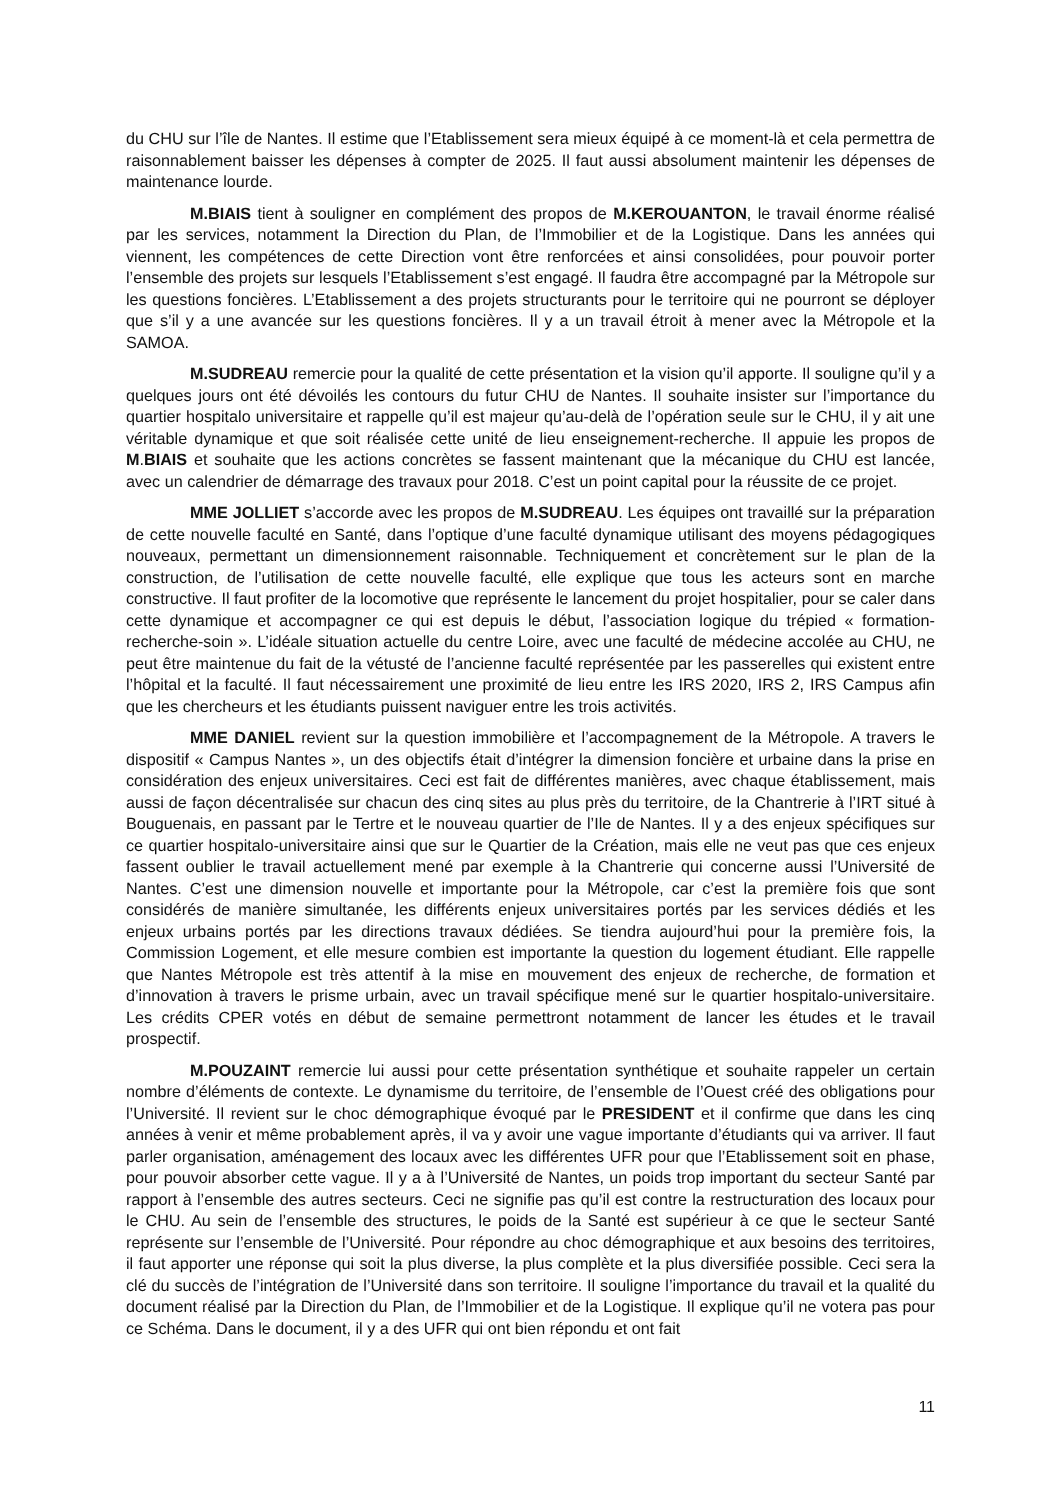du CHU sur l’île de Nantes. Il estime que l’Etablissement sera mieux équipé à ce moment-là et cela permettra de raisonnablement baisser les dépenses à compter de 2025. Il faut aussi absolument maintenir les dépenses de maintenance lourde.
M.BIAIS tient à souligner en complément des propos de M.KEROUANTON, le travail énorme réalisé par les services, notamment la Direction du Plan, de l’Immobilier et de la Logistique. Dans les années qui viennent, les compétences de cette Direction vont être renforcées et ainsi consolidées, pour pouvoir porter l’ensemble des projets sur lesquels l’Etablissement s’est engagé. Il faudra être accompagné par la Métropole sur les questions foncières. L’Etablissement a des projets structurants pour le territoire qui ne pourront se déployer que s’il y a une avancée sur les questions foncières. Il y a un travail étroit à mener avec la Métropole et la SAMOA.
M.SUDREAU remercie pour la qualité de cette présentation et la vision qu’il apporte. Il souligne qu’il y a quelques jours ont été dévoilés les contours du futur CHU de Nantes. Il souhaite insister sur l’importance du quartier hospitalo universitaire et rappelle qu’il est majeur qu’au-delà de l’opération seule sur le CHU, il y ait une véritable dynamique et que soit réalisée cette unité de lieu enseignement-recherche. Il appuie les propos de M.BIAIS et souhaite que les actions concrètes se fassent maintenant que la mécanique du CHU est lancée, avec un calendrier de démarrage des travaux pour 2018. C’est un point capital pour la réussite de ce projet.
MME JOLLIET s’accorde avec les propos de M.SUDREAU. Les équipes ont travaillé sur la préparation de cette nouvelle faculté en Santé, dans l’optique d’une faculté dynamique utilisant des moyens pédagogiques nouveaux, permettant un dimensionnement raisonnable. Techniquement et concrètement sur le plan de la construction, de l’utilisation de cette nouvelle faculté, elle explique que tous les acteurs sont en marche constructive. Il faut profiter de la locomotive que représente le lancement du projet hospitalier, pour se caler dans cette dynamique et accompagner ce qui est depuis le début, l’association logique du trépied « formation-recherche-soin ». L’idéale situation actuelle du centre Loire, avec une faculté de médecine accolée au CHU, ne peut être maintenue du fait de la vétusté de l’ancienne faculté représentée par les passerelles qui existent entre l’hôpital et la faculté. Il faut nécessairement une proximité de lieu entre les IRS 2020, IRS 2, IRS Campus afin que les chercheurs et les étudiants puissent naviguer entre les trois activités.
MME DANIEL revient sur la question immobilière et l’accompagnement de la Métropole. A travers le dispositif « Campus Nantes », un des objectifs était d’intégrer la dimension foncière et urbaine dans la prise en considération des enjeux universitaires. Ceci est fait de différentes manières, avec chaque établissement, mais aussi de façon décentralisée sur chacun des cinq sites au plus près du territoire, de la Chantrerie à l’IRT situé à Bouguenais, en passant par le Tertre et le nouveau quartier de l’Ile de Nantes. Il y a des enjeux spécifiques sur ce quartier hospitalo-universitaire ainsi que sur le Quartier de la Création, mais elle ne veut pas que ces enjeux fassent oublier le travail actuellement mené par exemple à la Chantrerie qui concerne aussi l’Université de Nantes. C’est une dimension nouvelle et importante pour la Métropole, car c’est la première fois que sont considérés de manière simultanée, les différents enjeux universitaires portés par les services dédiés et les enjeux urbains portés par les directions travaux dédiées. Se tiendra aujourd’hui pour la première fois, la Commission Logement, et elle mesure combien est importante la question du logement étudiant. Elle rappelle que Nantes Métropole est très attentif à la mise en mouvement des enjeux de recherche, de formation et d’innovation à travers le prisme urbain, avec un travail spécifique mené sur le quartier hospitalo-universitaire. Les crédits CPER votés en début de semaine permettront notamment de lancer les études et le travail prospectif.
M.POUZAINT remercie lui aussi pour cette présentation synthétique et souhaite rappeler un certain nombre d’éléments de contexte. Le dynamisme du territoire, de l’ensemble de l’Ouest créé des obligations pour l’Université. Il revient sur le choc démographique évoqué par le PRESIDENT et il confirme que dans les cinq années à venir et même probablement après, il va y avoir une vague importante d’étudiants qui va arriver. Il faut parler organisation, aménagement des locaux avec les différentes UFR pour que l’Etablissement soit en phase, pour pouvoir absorber cette vague. Il y a à l’Université de Nantes, un poids trop important du secteur Santé par rapport à l’ensemble des autres secteurs. Ceci ne signifie pas qu’il est contre la restructuration des locaux pour le CHU. Au sein de l’ensemble des structures, le poids de la Santé est supérieur à ce que le secteur Santé représente sur l’ensemble de l’Université. Pour répondre au choc démographique et aux besoins des territoires, il faut apporter une réponse qui soit la plus diverse, la plus complète et la plus diversifiée possible. Ceci sera la clé du succès de l’intégration de l’Université dans son territoire. Il souligne l’importance du travail et la qualité du document réalisé par la Direction du Plan, de l’Immobilier et de la Logistique. Il explique qu’il ne votera pas pour ce Schéma. Dans le document, il y a des UFR qui ont bien répondu et ont fait
11